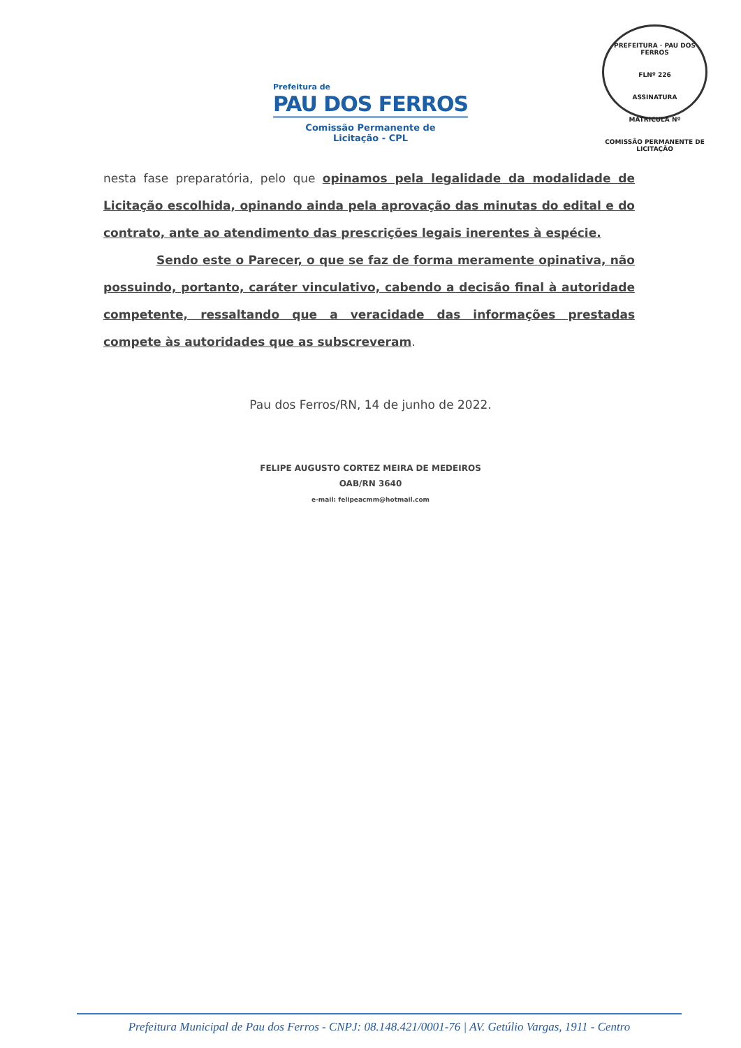PREFEITURA · PAU DOS FERROS
FLNº 226
ASSINATURA
MATRICULA Nº
COMISSÃO PERMANENTE DE LICITAÇÃO
Prefeitura de
PAU DOS FERROS
Comissão Permanente de
Licitação - CPL
nesta fase preparatória, pelo que opinamos pela legalidade da modalidade de Licitação escolhida, opinando ainda pela aprovação das minutas do edital e do contrato, ante ao atendimento das prescrições legais inerentes à espécie.
Sendo este o Parecer, o que se faz de forma meramente opinativa, não possuindo, portanto, caráter vinculativo, cabendo a decisão final à autoridade competente, ressaltando que a veracidade das informações prestadas compete às autoridades que as subscreveram.
Pau dos Ferros/RN, 14 de junho de 2022.
FELIPE AUGUSTO CORTEZ MEIRA DE MEDEIROS
OAB/RN 3640
e-mail: felipeacmm@hotmail.com
Prefeitura Municipal de Pau dos Ferros - CNPJ: 08.148.421/0001-76 | AV. Getúlio Vargas, 1911 - Centro